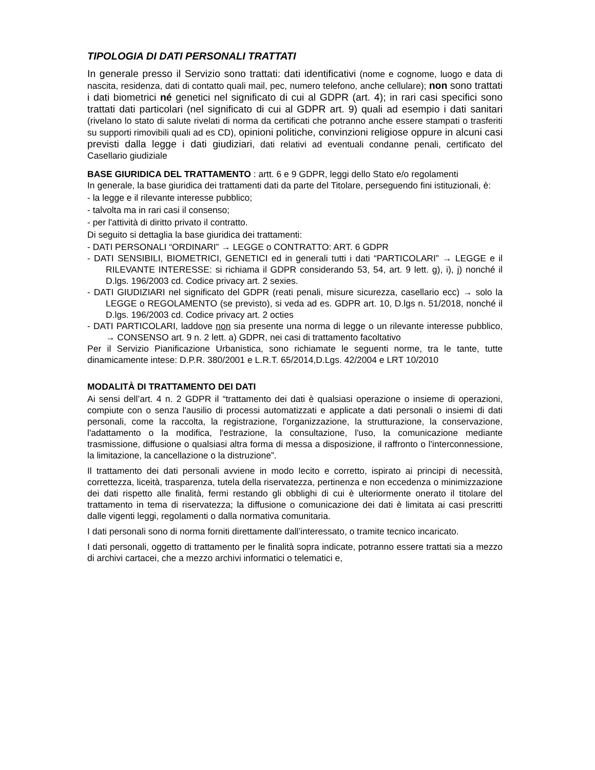TIPOLOGIA DI DATI PERSONALI TRATTATI
In generale presso il Servizio sono trattati: dati identificativi (nome e cognome, luogo e data di nascita, residenza, dati di contatto quali mail, pec, numero telefono, anche cellulare); non sono trattati i dati biometrici né genetici nel significato di cui al GDPR (art. 4); in rari casi specifici sono trattati dati particolari (nel significato di cui al GDPR art. 9) quali ad esempio i dati sanitari (rivelano lo stato di salute rivelati di norma da certificati che potranno anche essere stampati o trasferiti su supporti rimovibili quali ad es CD), opinioni politiche, convinzioni religiose oppure in alcuni casi previsti dalla legge i dati giudiziari, dati relativi ad eventuali condanne penali, certificato del Casellario giudiziale
BASE GIURIDICA DEL TRATTAMENTO : artt. 6 e 9 GDPR, leggi dello Stato e/o regolamenti
In generale, la base giuridica dei trattamenti dati da parte del Titolare, perseguendo fini istituzionali, è:
- la legge e il rilevante interesse pubblico;
- talvolta ma in rari casi il consenso;
- per l'attività di diritto privato il contratto.
Di seguito si dettaglia la base giuridica dei trattamenti:
- DATI PERSONALI “ORDINARI” → LEGGE o CONTRATTO: ART. 6 GDPR
- DATI SENSIBILI, BIOMETRICI, GENETICI ed in generali tutti i dati “PARTICOLARI” → LEGGE e il RILEVANTE INTERESSE: si richiama il GDPR considerando 53, 54, art. 9 lett. g), i), j) nonché il D.lgs. 196/2003 cd. Codice privacy art. 2 sexies.
- DATI GIUDIZIARI nel significato del GDPR (reati penali, misure sicurezza, casellario ecc) → solo la LEGGE o REGOLAMENTO (se previsto), si veda ad es. GDPR art. 10, D.lgs n. 51/2018, nonché il D.lgs. 196/2003 cd. Codice privacy art. 2 octies
- DATI PARTICOLARI, laddove non sia presente una norma di legge o un rilevante interesse pubblico, → CONSENSO art. 9 n. 2 lett. a) GDPR, nei casi di trattamento facoltativo
Per il Servizio Pianificazione Urbanistica, sono richiamate le seguenti norme, tra le tante, tutte dinamicamente intese: D.P.R. 380/2001 e L.R.T. 65/2014,D.Lgs. 42/2004 e LRT 10/2010
MODALITÀ DI TRATTAMENTO DEI DATI
Ai sensi dell’art. 4 n. 2 GDPR il “trattamento dei dati è qualsiasi operazione o insieme di operazioni, compiute con o senza l'ausilio di processi automatizzati e applicate a dati personali o insiemi di dati personali, come la raccolta, la registrazione, l'organizzazione, la strutturazione, la conservazione, l'adattamento o la modifica, l'estrazione, la consultazione, l'uso, la comunicazione mediante trasmissione, diffusione o qualsiasi altra forma di messa a disposizione, il raffronto o l'interconnessione, la limitazione, la cancellazione o la distruzione”.
Il trattamento dei dati personali avviene in modo lecito e corretto, ispirato ai principi di necessità, correttezza, liceità, trasparenza, tutela della riservatezza, pertinenza e non eccedenza o minimizzazione dei dati rispetto alle finalità, fermi restando gli obblighi di cui è ulteriormente onerato il titolare del trattamento in tema di riservatezza; la diffusione o comunicazione dei dati è limitata ai casi prescritti dalle vigenti leggi, regolamenti o dalla normativa comunitaria.
I dati personali sono di norma forniti direttamente dall’interessato, o tramite tecnico incaricato.
I dati personali, oggetto di trattamento per le finalità sopra indicate, potranno essere trattati sia a mezzo di archivi cartacei, che a mezzo archivi informatici o telematici e,